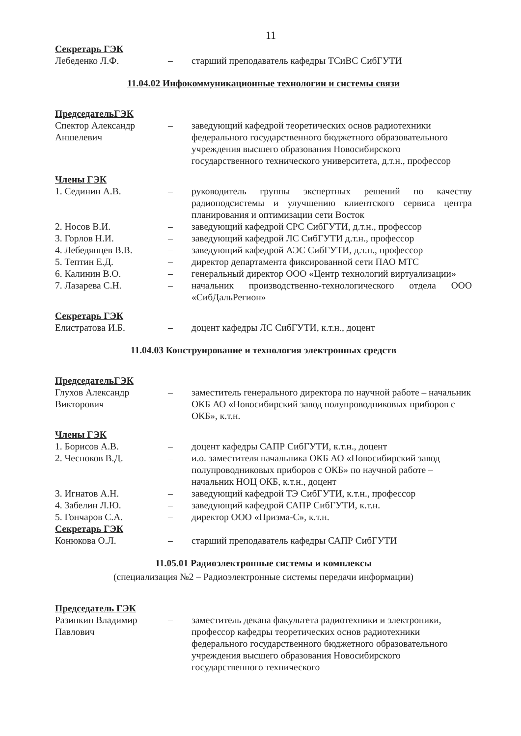11
Секретарь ГЭК
Лебеденко Л.Ф. – старший преподаватель кафедры ТСиВС СибГУТИ
11.04.02 Инфокоммуникационные технологии и системы связи
ПредседательГЭК
Спектор Александр Аншелевич
– заведующий кафедрой теоретических основ радиотехники федерального государственного бюджетного образовательного учреждения высшего образования Новосибирского государственного технического университета, д.т.н., профессор
Члены ГЭК
1. Сединин А.В. – руководитель группы экспертных решений по качеству радиоподсистемы и улучшению клиентского сервиса центра планирования и оптимизации сети Восток
2. Носов В.И. – заведующий кафедрой СРС СибГУТИ, д.т.н., профессор
3. Горлов Н.И. – заведующий кафедрой ЛС СибГУТИ д.т.н., профессор
4. Лебедянцев В.В. – заведующий кафедрой АЭС СибГУТИ, д.т.н., профессор
5. Тептин Е.Д. – директор департамента фиксированной сети ПАО МТС
6. Калинин В.О. – генеральный директор ООО «Центр технологий виртуализации»
7. Лазарева С.Н. – начальник производственно-технологического отдела ООО «СибДальРегион»
Секретарь ГЭК
Елистратова И.Б. – доцент кафедры ЛС СибГУТИ, к.т.н., доцент
11.04.03 Конструирование и технология электронных средств
ПредседательГЭК
Глухов Александр Викторович
– заместитель генерального директора по научной работе – начальник ОКБ АО «Новосибирский завод полупроводниковых приборов с ОКБ», к.т.н.
Члены ГЭК
1. Борисов А.В. – доцент кафедры САПР СибГУТИ, к.т.н., доцент
2. Чесноков В.Д. – и.о. заместителя начальника ОКБ АО «Новосибирский завод полупроводниковых приборов с ОКБ» по научной работе – начальник НОЦ ОКБ, к.т.н., доцент
3. Игнатов А.Н. – заведующий кафедрой ТЭ СибГУТИ, к.т.н., профессор
4. Забелин Л.Ю. – заведующий кафедрой САПР СибГУТИ, к.т.н.
5. Гончаров С.А. – директор ООО «Призма-С», к.т.н.
Секретарь ГЭК
Конюкова О.Л. – старший преподаватель кафедры САПР СибГУТИ
11.05.01 Радиоэлектронные системы и комплексы
(специализация №2 – Радиоэлектронные системы передачи информации)
Председатель ГЭК
Разинкин Владимир Павлович
– заместитель декана факультета радиотехники и электроники, профессор кафедры теоретических основ радиотехники федерального государственного бюджетного образовательного учреждения высшего образования Новосибирского государственного технического